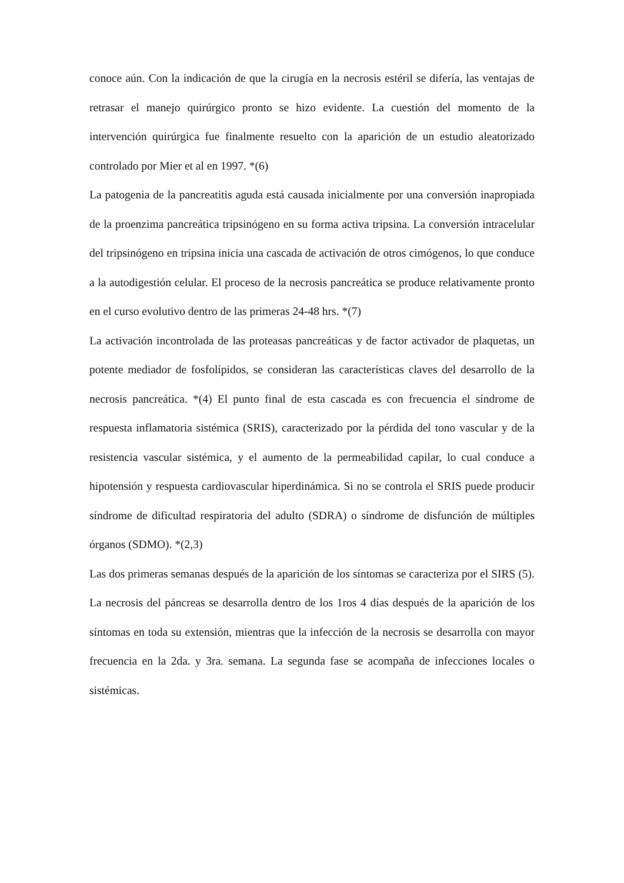conoce aún. Con la indicación de que la cirugía en la necrosis estéril se difería, las ventajas de retrasar el manejo quirúrgico pronto se hizo evidente. La cuestión del momento de la intervención quirúrgica fue finalmente resuelto con la aparición de un estudio aleatorizado controlado por Mier et al en 1997. *(6)
La patogenia de la pancreatitis aguda está causada inicialmente por una conversión inapropiada de la proenzima pancreática tripsinógeno en su forma activa tripsina. La conversión intracelular del tripsinógeno en tripsina inicia una cascada de activación de otros cimógenos, lo que conduce a la autodigestión celular. El proceso de la necrosis pancreática se produce relativamente pronto en el curso evolutivo dentro de las primeras 24-48 hrs. *(7)
La activación incontrolada de las proteasas pancreáticas y de factor activador de plaquetas, un potente mediador de fosfolípidos, se consideran las características claves del desarrollo de la necrosis pancreática. *(4) El punto final de esta cascada es con frecuencia el síndrome de respuesta inflamatoria sistémica (SRIS), caracterizado por la pérdida del tono vascular y de la resistencia vascular sistémica, y el aumento de la permeabilidad capilar, lo cual conduce a hipotensión y respuesta cardiovascular hiperdinámica. Si no se controla el SRIS puede producir síndrome de dificultad respiratoria del adulto (SDRA) o síndrome de disfunción de múltiples órganos (SDMO). *(2,3)
Las dos primeras semanas después de la aparición de los síntomas se caracteriza por el SIRS (5). La necrosis del páncreas se desarrolla dentro de los 1ros 4 días después de la aparición de los síntomas en toda su extensión, mientras que la infección de la necrosis se desarrolla con mayor frecuencia en la 2da. y 3ra. semana. La segunda fase se acompaña de infecciones locales o sistémicas.